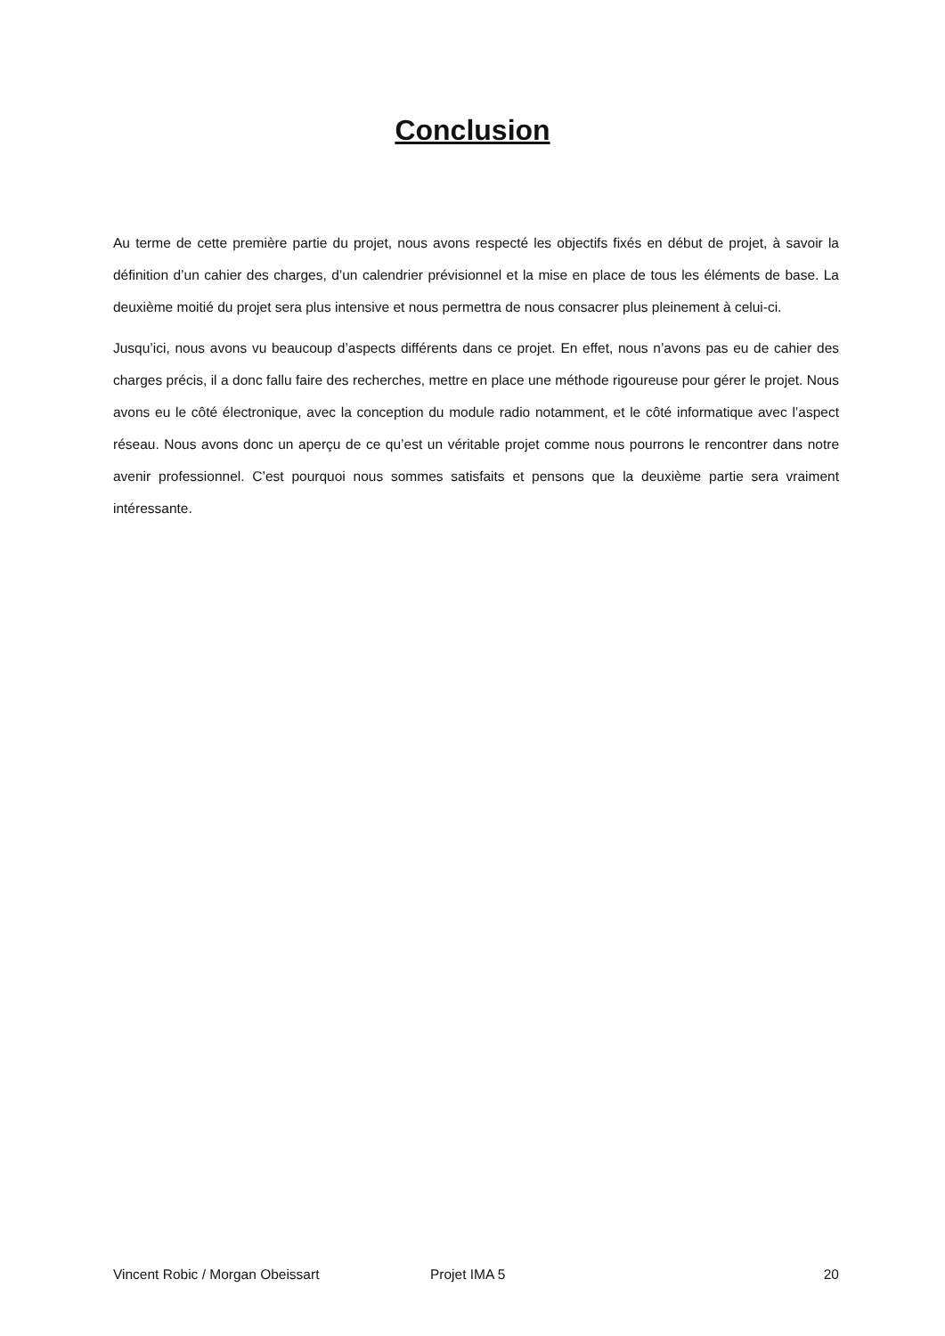Conclusion
Au terme de cette première partie du projet, nous avons respecté les objectifs fixés en début de projet, à savoir la définition d’un cahier des charges, d’un calendrier prévisionnel et la mise en place de tous les éléments de base. La deuxième moitié du projet sera plus intensive et nous permettra de nous consacrer plus pleinement à celui-ci.
Jusqu’ici, nous avons vu beaucoup d’aspects différents dans ce projet. En effet, nous n’avons pas eu de cahier des charges précis, il a donc fallu faire des recherches, mettre en place une méthode rigoureuse pour gérer le projet. Nous avons eu le côté électronique, avec la conception du module radio notamment, et le côté informatique avec l’aspect réseau. Nous avons donc un aperçu de ce qu’est un véritable projet comme nous pourrons le rencontrer dans notre avenir professionnel. C’est pourquoi nous sommes satisfaits et pensons que la deuxième partie sera vraiment intéressante.
Vincent Robic / Morgan Obeissart Projet IMA 5 20